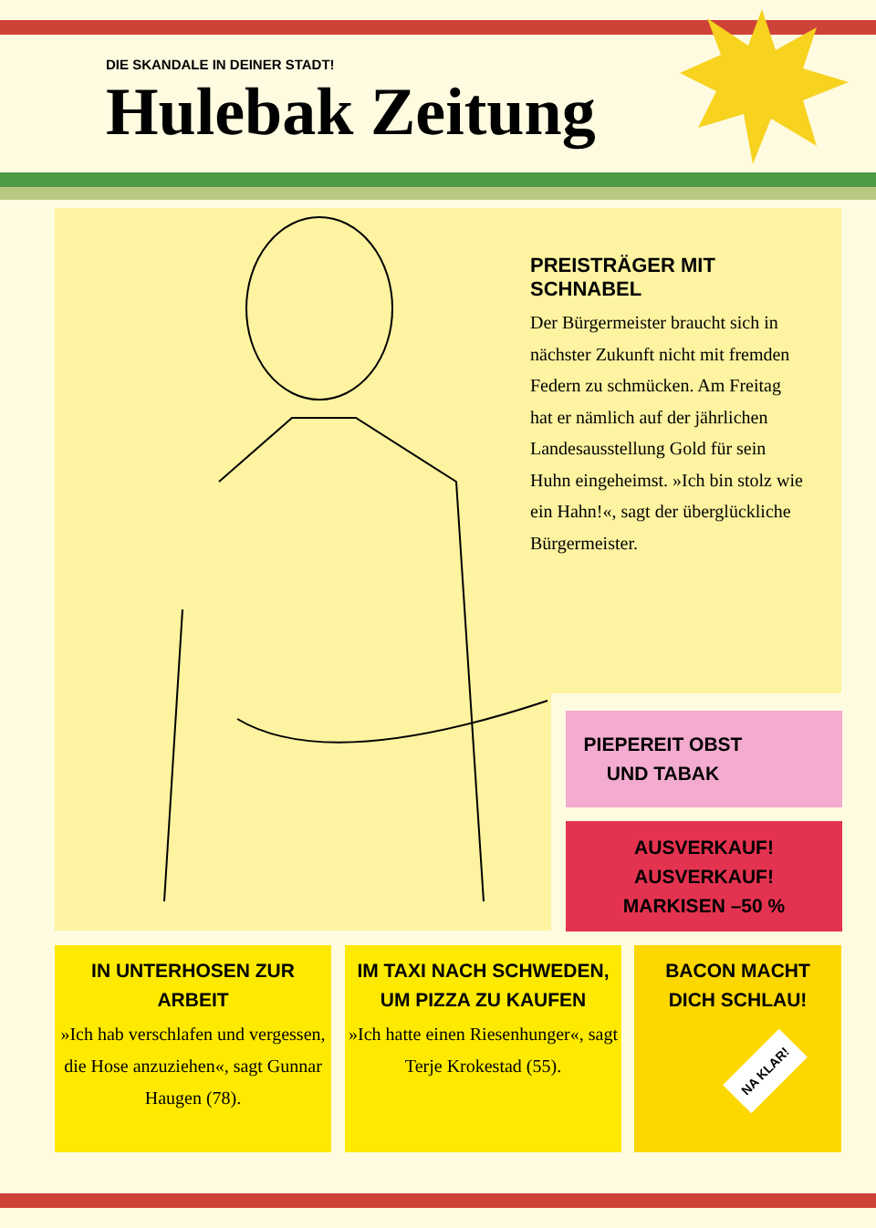DIE SKANDALE IN DEINER STADT!
Hulebak Zeitung
PREISTRÄGER MIT SCHNABEL
Der Bürgermeister braucht sich in nächster Zukunft nicht mit fremden Federn zu schmücken. Am Freitag hat er nämlich auf der jährlichen Landesausstellung Gold für sein Huhn eingeheimst. »Ich bin stolz wie ein Hahn!«, sagt der überglückliche Bürgermeister.
PIEPEREIT OBST
UND TABAK
AUSVERKAUF! AUSVERKAUF!
MARKISEN –50 %
IN UNTERHOSEN ZUR ARBEIT
»Ich hab verschlafen und vergessen, die Hose anzuziehen«, sagt Gunnar Haugen (78).
IM TAXI NACH SCHWEDEN,
UM PIZZA ZU KAUFEN
»Ich hatte einen Riesenhunger«, sagt Terje Krokestad (55).
BACON MACHT
DICH SCHLAU!
NA KLAR!